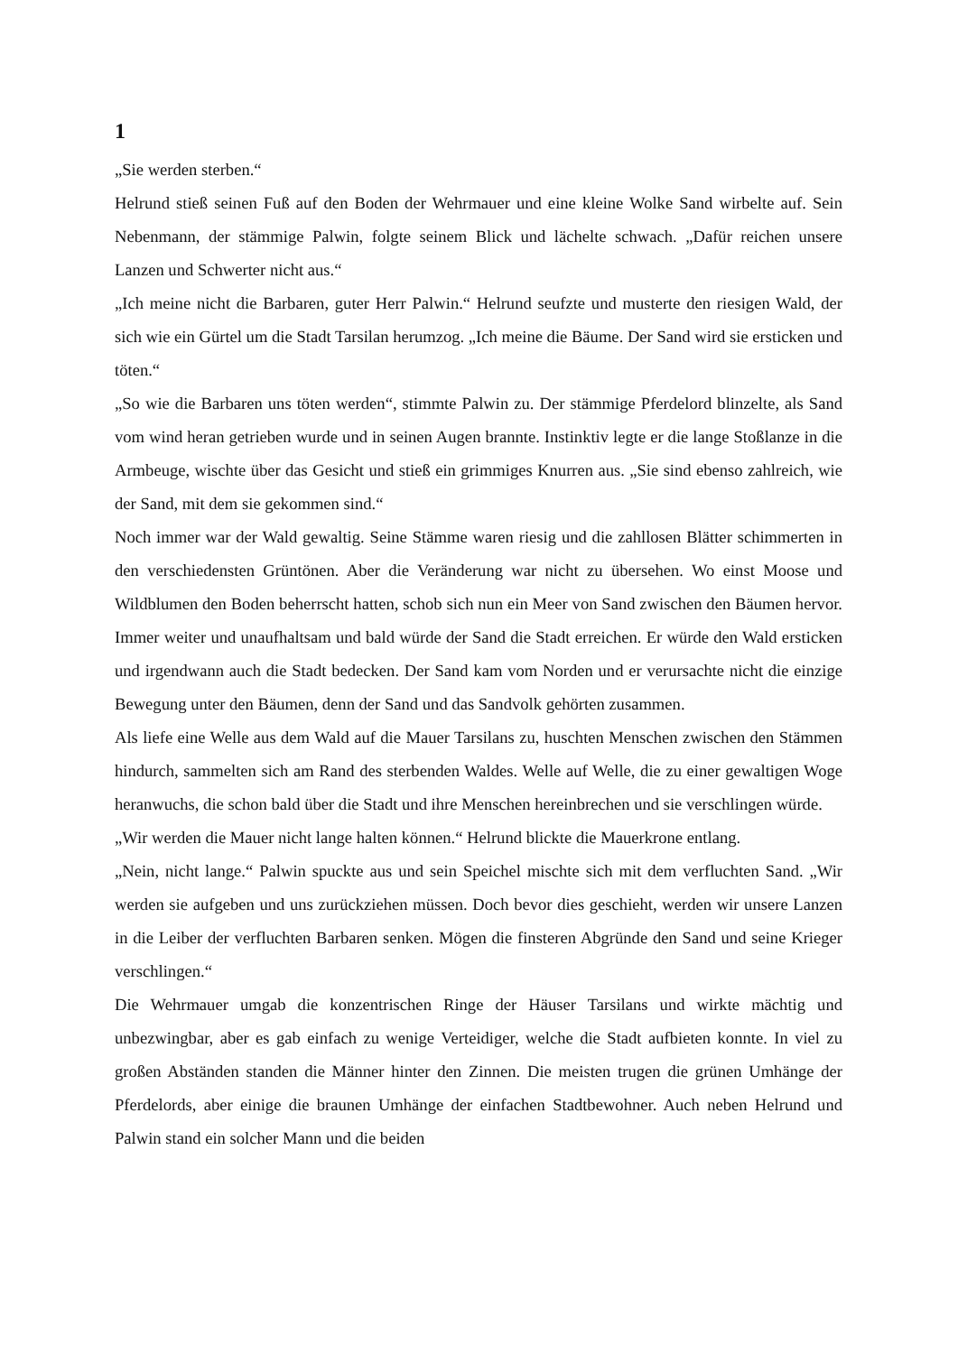1
„Sie werden sterben.“
Helrund stieß seinen Fuß auf den Boden der Wehrmauer und eine kleine Wolke Sand wirbelte auf. Sein Nebenmann, der stämmige Palwin, folgte seinem Blick und lächelte schwach. „Dafür reichen unsere Lanzen und Schwerter nicht aus.“
„Ich meine nicht die Barbaren, guter Herr Palwin.“ Helrund seufzte und musterte den riesigen Wald, der sich wie ein Gürtel um die Stadt Tarsilan herumzog. „Ich meine die Bäume. Der Sand wird sie ersticken und töten.“
„So wie die Barbaren uns töten werden“, stimmte Palwin zu. Der stämmige Pferdelord blinzelte, als Sand vom wind heran getrieben wurde und in seinen Augen brannte. Instinktiv legte er die lange Stoßlanze in die Armbeuge, wischte über das Gesicht und stieß ein grimmiges Knurren aus. „Sie sind ebenso zahlreich, wie der Sand, mit dem sie gekommen sind.“
Noch immer war der Wald gewaltig. Seine Stämme waren riesig und die zahllosen Blätter schimmerten in den verschiedensten Grüntönen. Aber die Veränderung war nicht zu übersehen. Wo einst Moose und Wildblumen den Boden beherrscht hatten, schob sich nun ein Meer von Sand zwischen den Bäumen hervor. Immer weiter und unaufhaltsam und bald würde der Sand die Stadt erreichen. Er würde den Wald ersticken und irgendwann auch die Stadt bedecken. Der Sand kam vom Norden und er verursachte nicht die einzige Bewegung unter den Bäumen, denn der Sand und das Sandvolk gehörten zusammen.
Als liefe eine Welle aus dem Wald auf die Mauer Tarsilans zu, huschten Menschen zwischen den Stämmen hindurch, sammelten sich am Rand des sterbenden Waldes. Welle auf Welle, die zu einer gewaltigen Woge heranwuchs, die schon bald über die Stadt und ihre Menschen hereinbrechen und sie verschlingen würde.
„Wir werden die Mauer nicht lange halten können.“ Helrund blickte die Mauerkrone entlang.
„Nein, nicht lange.“ Palwin spuckte aus und sein Speichel mischte sich mit dem verfluchten Sand. „Wir werden sie aufgeben und uns zurückziehen müssen. Doch bevor dies geschieht, werden wir unsere Lanzen in die Leiber der verfluchten Barbaren senken. Mögen die finsteren Abgründe den Sand und seine Krieger verschlingen.“
Die Wehrmauer umgab die konzentrischen Ringe der Häuser Tarsilans und wirkte mächtig und unbezwingbar, aber es gab einfach zu wenige Verteidiger, welche die Stadt aufbieten konnte. In viel zu großen Abständen standen die Männer hinter den Zinnen. Die meisten trugen die grünen Umhänge der Pferdelords, aber einige die braunen Umhänge der einfachen Stadtbewohner. Auch neben Helrund und Palwin stand ein solcher Mann und die beiden